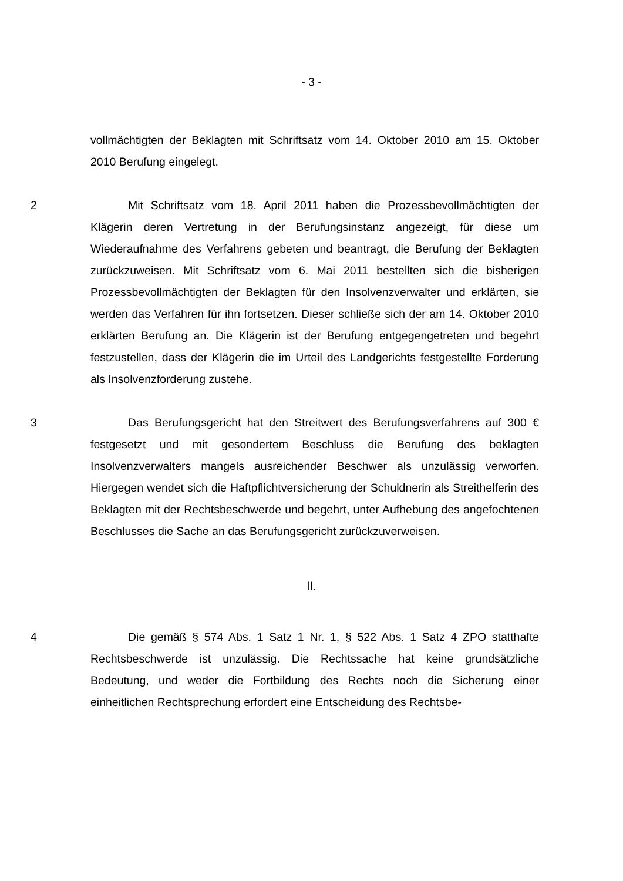- 3 -
vollmächtigten der Beklagten mit Schriftsatz vom 14. Oktober 2010 am 15. Oktober 2010 Berufung eingelegt.
2 Mit Schriftsatz vom 18. April 2011 haben die Prozessbevollmächtigten der Klägerin deren Vertretung in der Berufungsinstanz angezeigt, für diese um Wiederaufnahme des Verfahrens gebeten und beantragt, die Berufung der Beklagten zurückzuweisen. Mit Schriftsatz vom 6. Mai 2011 bestellten sich die bisherigen Prozessbevollmächtigten der Beklagten für den Insolvenzverwalter und erklärten, sie werden das Verfahren für ihn fortsetzen. Dieser schließe sich der am 14. Oktober 2010 erklärten Berufung an. Die Klägerin ist der Berufung entgegengetreten und begehrt festzustellen, dass der Klägerin die im Urteil des Landgerichts festgestellte Forderung als Insolvenzforderung zustehe.
3 Das Berufungsgericht hat den Streitwert des Berufungsverfahrens auf 300 € festgesetzt und mit gesondertem Beschluss die Berufung des beklagten Insolvenzverwalters mangels ausreichender Beschwer als unzulässig verworfen. Hiergegen wendet sich die Haftpflichtversicherung der Schuldnerin als Streithelferin des Beklagten mit der Rechtsbeschwerde und begehrt, unter Aufhebung des angefochtenen Beschlusses die Sache an das Berufungsgericht zurückzuverweisen.
II.
4 Die gemäß § 574 Abs. 1 Satz 1 Nr. 1, § 522 Abs. 1 Satz 4 ZPO statthafte Rechtsbeschwerde ist unzulässig. Die Rechtssache hat keine grundsätzliche Bedeutung, und weder die Fortbildung des Rechts noch die Sicherung einer einheitlichen Rechtsprechung erfordert eine Entscheidung des Rechtsbe-